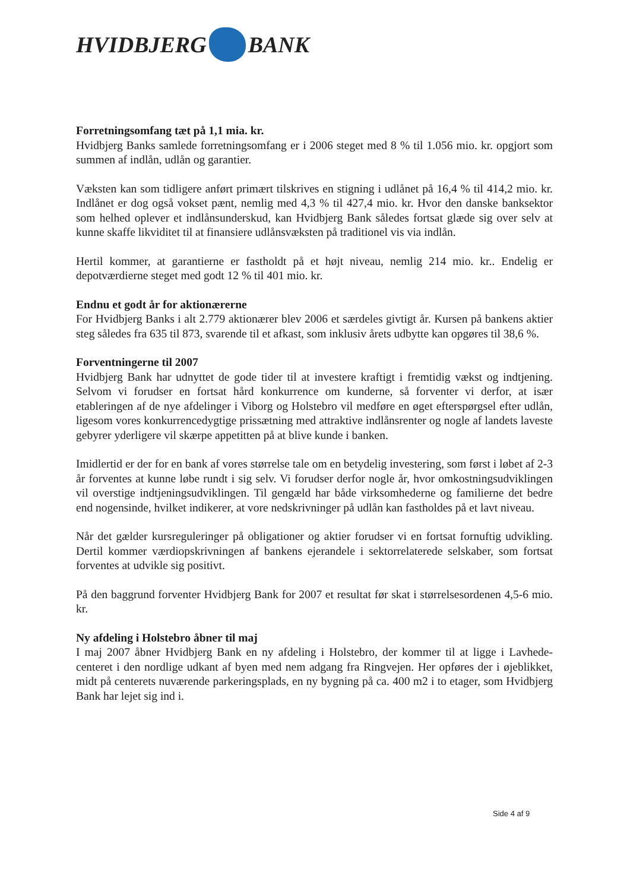HVIDBJERG BANK
Forretningsomfang tæt på 1,1 mia. kr.
Hvidbjerg Banks samlede forretningsomfang er i 2006 steget med 8 % til 1.056 mio. kr. opgjort som summen af indlån, udlån og garantier.
Væksten kan som tidligere anført primært tilskrives en stigning i udlånet på 16,4 % til 414,2 mio. kr. Indlånet er dog også vokset pænt, nemlig med 4,3 % til 427,4 mio. kr. Hvor den danske banksektor som helhed oplever et indlånsunderskud, kan Hvidbjerg Bank således fortsat glæde sig over selv at kunne skaffe likviditet til at finansiere udlånsvæksten på traditionel vis via indlån.
Hertil kommer, at garantierne er fastholdt på et højt niveau, nemlig 214 mio. kr.. Endelig er depotværdierne steget med godt 12 % til 401 mio. kr.
Endnu et godt år for aktionærerne
For Hvidbjerg Banks i alt 2.779 aktionærer blev 2006 et særdeles givtigt år. Kursen på bankens aktier steg således fra 635 til 873, svarende til et afkast, som inklusiv årets udbytte kan opgøres til 38,6 %.
Forventningerne til 2007
Hvidbjerg Bank har udnyttet de gode tider til at investere kraftigt i fremtidig vækst og indtjening. Selvom vi forudser en fortsat hård konkurrence om kunderne, så forventer vi derfor, at især etableringen af de nye afdelinger i Viborg og Holstebro vil medføre en øget efterspørgsel efter udlån, ligesom vores konkurrencedygtige prissætning med attraktive indlånsrenter og nogle af landets laveste gebyrer yderligere vil skærpe appetitten på at blive kunde i banken.
Imidlertid er der for en bank af vores størrelse tale om en betydelig investering, som først i løbet af 2-3 år forventes at kunne løbe rundt i sig selv. Vi forudser derfor nogle år, hvor omkostningsudviklingen vil overstige indtjeningsudviklingen. Til gengæld har både virksomhederne og familierne det bedre end nogensinde, hvilket indikerer, at vore nedskrivninger på udlån kan fastholdes på et lavt niveau.
Når det gælder kursreguleringer på obligationer og aktier forudser vi en fortsat fornuftig udvikling. Dertil kommer værdiopskrivningen af bankens ejerandele i sektorrelaterede selskaber, som fortsat forventes at udvikle sig positivt.
På den baggrund forventer Hvidbjerg Bank for 2007 et resultat før skat i størrelsesordenen 4,5-6 mio. kr.
Ny afdeling i Holstebro åbner til maj
I maj 2007 åbner Hvidbjerg Bank en ny afdeling i Holstebro, der kommer til at ligge i Lavhede-centeret i den nordlige udkant af byen med nem adgang fra Ringvejen. Her opføres der i øjeblikket, midt på centerets nuværende parkeringsplads, en ny bygning på ca. 400 m2 i to etager, som Hvidbjerg Bank har lejet sig ind i.
Side 4 af 9